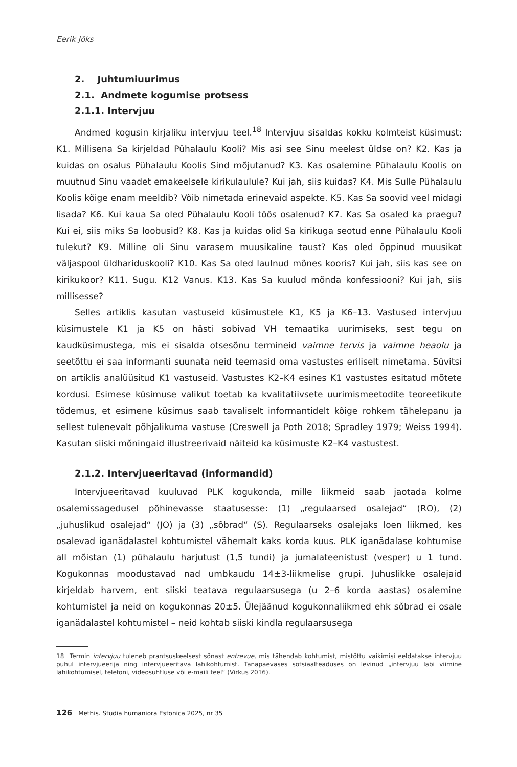Eerik Jõks
2. Juhtumiuurimus
2.1. Andmete kogumise protsess
2.1.1. Intervjuu
Andmed kogusin kirjaliku intervjuu teel.<sup>18</sup> Intervjuu sisaldas kokku kolmteist küsimust: K1. Millisena Sa kirjeldad Pühalaulu Kooli? Mis asi see Sinu meelest üldse on? K2. Kas ja kuidas on osalus Pühalaulu Koolis Sind mõjutanud? K3. Kas osalemine Pühalaulu Koolis on muutnud Sinu vaadet emakeelsele kirikulaulule? Kui jah, siis kuidas? K4. Mis Sulle Pühalaulu Koolis kõige enam meeldib? Võib nimetada erinevaid aspekte. K5. Kas Sa soovid veel midagi lisada? K6. Kui kaua Sa oled Pühalaulu Kooli töös osalenud? K7. Kas Sa osaled ka praegu? Kui ei, siis miks Sa loobusid? K8. Kas ja kuidas olid Sa kirikuga seotud enne Pühalaulu Kooli tulekut? K9. Milline oli Sinu varasem muusikaline taust? Kas oled õppinud muusikat väljaspool üldhariduskooli? K10. Kas Sa oled laulnud mõnes kooris? Kui jah, siis kas see on kirikukoor? K11. Sugu. K12 Vanus. K13. Kas Sa kuulud mõnda konfessiooni? Kui jah, siis millisesse?
Selles artiklis kasutan vastuseid küsimustele K1, K5 ja K6–13. Vastused intervjuu küsimustele K1 ja K5 on hästi sobivad VH temaatika uurimiseks, sest tegu on kaudküsimustega, mis ei sisalda otsesõnu termineid vaimne tervis ja vaimne heaolu ja seetõttu ei saa informanti suunata neid teemasid oma vastustes eriliselt nimetama. Süvitsi on artiklis analüüsitud K1 vastuseid. Vastustes K2–K4 esines K1 vastustes esitatud mõtete kordusi. Esimese küsimuse valikut toetab ka kvalitatiivsete uurimismeetodite teoreetikute tõdemus, et esimene küsimus saab tavaliselt informantidelt kõige rohkem tähelepanu ja sellest tulenevalt põhjalikuma vastuse (Creswell ja Poth 2018; Spradley 1979; Weiss 1994). Kasutan siiski mõningaid illustreerivaid näiteid ka küsimuste K2–K4 vastustest.
2.1.2. Intervjueeritavad (informandid)
Intervjueeritavad kuuluvad PLK kogukonda, mille liikmeid saab jaotada kolme osalemissagedusel põhinevasse staatusesse: (1) „regulaarsed osalejad“ (RO), (2) „juhuslikud osalejad“ (JO) ja (3) „sõbrad“ (S). Regulaarseks osalejaks loen liikmed, kes osalevad iganädalastel kohtumistel vähemalt kaks korda kuus. PLK iganädalase kohtumise all mõistan (1) pühalaulu harjutust (1,5 tundi) ja jumalateenistust (vesper) u 1 tund. Kogukonnas moodustavad nad umbkaudu 14±3-liikmelise grupi. Juhuslikke osalejaid kirjeldab harvem, ent siiski teatava regulaarsusega (u 2–6 korda aastas) osalemine kohtumistel ja neid on kogukonnas 20±5. Ülejäänud kogukonnaliikmed ehk sõbrad ei osale iganädalastel kohtumistel – neid kohtab siiski kindla regulaarsusega
18 Termin intervjuu tuleneb prantsuskeelsest sõnast entrevue, mis tähendab kohtumist, mistõttu vaikimisi eeldatakse intervjuu puhul intervjueerija ning intervjueeritava lähikohtumist. Tänapäevases sotsiaalteaduses on levinud „intervjuu läbi viimine lähikohtumisel, telefoni, videosuhtluse või e-maili teel“ (Virkus 2016).
126 Methis. Studia humaniora Estonica 2025, nr 35